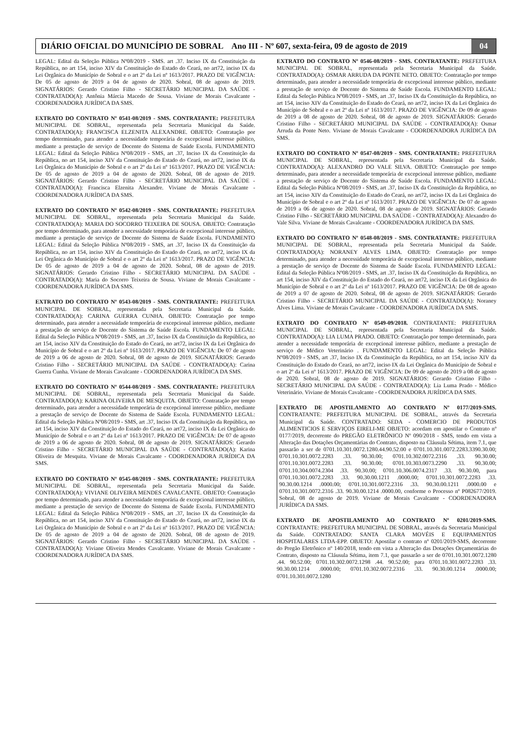DIÁRIO OFICIAL DO MUNICÍPIO DE SOBRAL Ano III - Nº 607, sexta-feira, 09 de agosto de 2019 04
LEGAL: Edital da Seleção Pública Nº08/2019 - SMS. art .37. Inciso IX da Constituição da República, no art 154, inciso XIV da Constituição do Estado do Ceará, no art72, inciso IX da Lei Orgânica do Município de Sobral e o art 2º da Lei nº 1613/2017. PRAZO DE VIGÊNCIA: De 05 de agosto de 2019 a 04 de agosto de 2020. Sobral, 08 de agosto de 2019. SIGNATÁRIOS: Gerardo Cristino Filho - SECRETÁRIO MUNICIPAL DA SAÚDE - CONTRATADO(A): Antônia Márcia Macedo de Sousa. Viviane de Morais Cavalcante - COORDENADORA JURÍDICA DA SMS.
EXTRATO DO CONTRATO Nº 0541-08/2019 - SMS. CONTRATANTE: PREFEITURA MUNICIPAL DE SOBRAL, representada pela Secretaria Municipal da Saúde. CONTRATADO(A): FRANCISCA ELZENITA ALEXANDRE. OBJETO: Contratação por tempo determinado, para atender a necessidade temporária de excepcional interesse público, mediante a prestação de serviço de Docente do Sistema de Saúde Escola. FUNDAMENTO LEGAL: Edital da Seleção Pública Nº08/2019 - SMS, art .37, Inciso IX da Constituição da República, no art 154, inciso XIV da Constituição do Estado do Ceará, no art72, inciso IX da Lei Orgânica do Município de Sobral e o art 2º da Lei nº 1613/2017. PRAZO DE VIGÊNCIA: De 05 de agosto de 2019 a 04 de agosto de 2020. Sobral, 08 de agosto de 2019. SIGNATÁRIOS: Gerardo Cristino Filho - SECRETÁRIO MUNICIPAL DA SAÚDE - CONTRATADO(A): Francisca Elzenita Alexandre. Viviane de Morais Cavalcante - COORDENADORA JURÍDICA DA SMS.
EXTRATO DO CONTRATO Nº 0542-08/2019 - SMS. CONTRATANTE: PREFEITURA MUNICIPAL DE SOBRAL, representada pela Secretaria Municipal da Saúde. CONTRATADO(A): MARIA DO SOCORRO TEIXEIRA DE SOUSA. OBJETO: Contratação por tempo determinado, para atender a necessidade temporária de excepcional interesse público, mediante a prestação de serviço de Docente do Sistema de Saúde Escola. FUNDAMENTO LEGAL: Edital da Seleção Pública Nº08/2019 - SMS, art .37, Inciso IX da Constituição da República, no art 154, inciso XIV da Constituição do Estado do Ceará, no art72, inciso IX da Lei Orgânica do Município de Sobral e o art 2º da Lei nº 1613/2017. PRAZO DE VIGÊNCIA: De 05 de agosto de 2019 a 04 de agosto de 2020. Sobral, 08 de agosto de 2019. SIGNATÁRIOS: Gerardo Cristino Filho - SECRETÁRIO MUNICIPAL DA SAÚDE - CONTRATADO(A): Maria do Socorro Teixeira de Sousa. Viviane de Morais Cavalcante - COORDENADORA JURÍDICA DA SMS.
EXTRATO DO CONTRATO Nº 0543-08/2019 - SMS. CONTRATANTE: PREFEITURA MUNICIPAL DE SOBRAL, representada pela Secretaria Municipal da Saúde. CONTRATADO(A): CARINA GUERRA CUNHA. OBJETO: Contratação por tempo determinado, para atender a necessidade temporária de excepcional interesse público, mediante a prestação de serviço de Docente do Sistema de Saúde Escola. FUNDAMENTO LEGAL: Edital da Seleção Pública Nº08/2019 - SMS, art .37, Inciso IX da Constituição da República, no art 154, inciso XIV da Constituição do Estado do Ceará, no art72, inciso IX da Lei Orgânica do Município de Sobral e o art 2º da Lei nº 1613/2017. PRAZO DE VIGÊNCIA: De 07 de agosto de 2019 a 06 de agosto de 2020. Sobral, 08 de agosto de 2019. SIGNATÁRIOS: Gerardo Cristino Filho - SECRETÁRIO MUNICIPAL DA SAÚDE - CONTRATADO(A): Carina Guerra Cunha. Viviane de Morais Cavalcante - COORDENADORA JURÍDICA DA SMS.
EXTRATO DO CONTRATO Nº 0544-08/2019 - SMS. CONTRATANTE: PREFEITURA MUNICIPAL DE SOBRAL, representada pela Secretaria Municipal da Saúde. CONTRATADO(A): KARINA OLIVEIRA DE MESQUITA. OBJETO: Contratação por tempo determinado, para atender a necessidade temporária de excepcional interesse público, mediante a prestação de serviço de Docente do Sistema de Saúde Escola. FUNDAMENTO LEGAL: Edital da Seleção Pública Nº08/2019 - SMS, art .37, Inciso IX da Constituição da República, no art 154, inciso XIV da Constituição do Estado do Ceará, no art72, inciso IX da Lei Orgânica do Município de Sobral e o art 2º da Lei nº 1613/2017. PRAZO DE VIGÊNCIA: De 07 de agosto de 2019 a 06 de agosto de 2020. Sobral, 08 de agosto de 2019. SIGNATÁRIOS: Gerardo Cristino Filho - SECRETÁRIO MUNICIPAL DA SAÚDE - CONTRATADO(A): Karina Oliveira de Mesquita. Viviane de Morais Cavalcante - COORDENADORA JURÍDICA DA SMS.
EXTRATO DO CONTRATO Nº 0545-08/2019 - SMS. CONTRATANTE: PREFEITURA MUNICIPAL DE SOBRAL, representada pela Secretaria Municipal da Saúde. CONTRATADO(A): VIVIANE OLIVEIRA MENDES CAVALCANTE. OBJETO: Contratação por tempo determinado, para atender a necessidade temporária de excepcional interesse público, mediante a prestação de serviço de Docente do Sistema de Saúde Escola. FUNDAMENTO LEGAL: Edital da Seleção Pública Nº08/2019 - SMS, art .37, Inciso IX da Constituição da República, no art 154, inciso XIV da Constituição do Estado do Ceará, no art72, inciso IX da Lei Orgânica do Município de Sobral e o art 2º da Lei nº 1613/2017. PRAZO DE VIGÊNCIA: De 05 de agosto de 2019 a 04 de agosto de 2020. Sobral, 08 de agosto de 2019. SIGNATÁRIOS: Gerardo Cristino Filho - SECRETÁRIO MUNICIPAL DA SAÚDE - CONTRATADO(A): Viviane Oliveira Mendes Cavalcante. Viviane de Morais Cavalcante - COORDENADORA JURÍDICA DA SMS.
EXTRATO DO CONTRATO Nº 0546-08/2019 - SMS. CONTRATANTE: PREFEITURA MUNICIPAL DE SOBRAL, representada pela Secretaria Municipal da Saúde. CONTRATADO(A): OSMAR ARRUDA DA PONTE NETO. OBJETO: Contratação por tempo determinado, para atender a necessidade temporária de excepcional interesse público, mediante a prestação de serviço de Docente do Sistema de Saúde Escola. FUNDAMENTO LEGAL: Edital da Seleção Pública Nº08/2019 - SMS, art .37, Inciso IX da Constituição da República, no art 154, inciso XIV da Constituição do Estado do Ceará, no art72, inciso IX da Lei Orgânica do Município de Sobral e o art 2º da Lei nº 1613/2017. PRAZO DE VIGÊNCIA: De 09 de agosto de 2019 a 08 de agosto de 2020. Sobral, 08 de agosto de 2019. SIGNATÁRIOS: Gerardo Cristino Filho - SECRETÁRIO MUNICIPAL DA SAÚDE - CONTRATADO(A): Osmar Arruda da Ponte Neto. Viviane de Morais Cavalcante - COORDENADORA JURÍDICA DA SMS.
EXTRATO DO CONTRATO Nº 0547-08/2019 - SMS. CONTRATANTE: PREFEITURA MUNICIPAL DE SOBRAL, representada pela Secretaria Municipal da Saúde. CONTRATADO(A): ALEXANDRO DO VALE SILVA. OBJETO: Contratação por tempo determinado, para atender a necessidade temporária de excepcional interesse público, mediante a prestação de serviço de Docente do Sistema de Saúde Escola. FUNDAMENTO LEGAL: Edital da Seleção Pública Nº08/2019 - SMS, art .37, Inciso IX da Constituição da República, no art 154, inciso XIV da Constituição do Estado do Ceará, no art72, inciso IX da Lei Orgânica do Município de Sobral e o art 2º da Lei nº 1613/2017. PRAZO DE VIGÊNCIA: De 07 de agosto de 2019 a 06 de agosto de 2020. Sobral, 08 de agosto de 2019. SIGNATÁRIOS: Gerardo Cristino Filho - SECRETÁRIO MUNICIPAL DA SAÚDE - CONTRATADO(A): Alexandro do Vale Silva. Viviane de Morais Cavalcante - COORDENADORA JURÍDICA DA SMS.
EXTRATO DO CONTRATO Nº 0548-08/2019 - SMS. CONTRATANTE: PREFEITURA MUNICIPAL DE SOBRAL, representada pela Secretaria Municipal da Saúde. CONTRATADO(A): NORANEY ALVES LIMA. OBJETO: Contratação por tempo determinado, para atender a necessidade temporária de excepcional interesse público, mediante a prestação de serviço de Docente do Sistema de Saúde Escola. FUNDAMENTO LEGAL: Edital da Seleção Pública Nº08/2019 - SMS, art .37, Inciso IX da Constituição da República, no art 154, inciso XIV da Constituição do Estado do Ceará, no art72, inciso IX da Lei Orgânica do Município de Sobral e o art 2º da Lei nº 1613/2017. PRAZO DE VIGÊNCIA: De 08 de agosto de 2019 a 07 de agosto de 2020. Sobral, 08 de agosto de 2019. SIGNATÁRIOS: Gerardo Cristino Filho - SECRETÁRIO MUNICIPAL DA SAÚDE - CONTRATADO(A): Noraney Alves Lima. Viviane de Morais Cavalcante - COORDENADORA JURÍDICA DA SMS.
EXTRATO DO CONTRATO Nº 0549-09/2018. CONTRATANTE: PREFEITURA MUNICIPAL DE SOBRAL, representada pela Secretaria Municipal da Saúde. CONTRATADO(A): LIA LUMA PRADO. OBJETO: Contratação por tempo determinado, para atender a necessidade temporária de excepcional interesse público, mediante a prestação de serviço de Médico Veterinário . FUNDAMENTO LEGAL: Edital da Seleção Pública Nº08/2019 - SMS, art .37, Inciso IX da Constituição da República, no art 154, inciso XIV da Constituição do Estado do Ceará, no art72, inciso IX da Lei Orgânica do Município de Sobral e o art 2º da Lei nº 1613/2017. PRAZO DE VIGÊNCIA: De 09 de agosto de 2019 a 08 de agosto de 2020. Sobral, 08 de agosto de 2019. SIGNATÁRIOS: Gerardo Cristino Filho - SECRETÁRIO MUNICIPAL DA SAÚDE - CONTRATADO(A): Lia Luma Prado - Médico Veterinário. Viviane de Morais Cavalcante - COORDENADORA JURÍDICA DA SMS.
EXTRATO DE APOSTILAMENTO AO CONTRATO Nº 0177/2019-SMS. CONTRATANTE: PREFEITURA MUNICIPAL DE SOBRAL, através da Secretaria Municipal da Saúde. CONTRATADO: SEDA - COMERCIO DE PRODUTOS ALIMENTICIOS E SERVIÇOS EIRELI-ME OBJETO: acordam em apostilar o Contrato nº 0177/2019, decorrente do PREGÃO ELETRÔNICO Nº 090/2018 - SMS, tendo em vista a Alteração das Dotações Orçamentárias do Contrato, disposto na Cláusula Sétima, item 7.1, que passarão a ser de 0701.10.301.0072.1280.44.90.52.00 e 0701.10.301.0072.2283.3390.30.00; 0701.10.301.0072.2283 .33. 90.30.00; 0701.10.302.0072.2316 .33. 90.30.00; 0701.10.301.0072.2283 .33. 90.30.00; 0701.10.303.0073.2290 .33. 90.30.00; 0701.10.304.0074.2304 .33. 90.30.00; 0701.10.306.0074.2317 .33. 90.30.00, para 0701.10.301.0072.2283 .33. 90.30.00.1211 .0000.00; 0701.10.301.0072.2283 .33. 90.30.00.1214 .0000.00; 0701.10.301.0072.2316 .33. 90.30.00.1211 .0000.00 e 0701.10.301.0072.2316 .33. 90.30.00.1214 .0000.00, conforme o Processo nº P082677/2019. Sobral, 08 de agosto de 2019. Viviane de Morais Cavalcante - COORDENADORA JURÍDICA DA SMS.
EXTRATO DE APOSTILAMENTO AO CONTRATO Nº 0201/2019-SMS. CONTRATANTE: PREFEITURA MUNICIPAL DE SOBRAL, através da Secretaria Municipal da Saúde. CONTRATADO: SANTA CLARA MOVÉIS E EQUIPAMENTOS HOSPITALARES LTDA-EPP. OBJETO: Apostilar o contrato nº 0201/2019-SMS, decorrente do Pregão Eletrônico nº 140/2018, tendo em vista a Alteração das Dotações Orçamentárias do Contrato, disposto na Cláusula Sétima, item 7.1, que passarão a ser de 0701.10.301.0072.1280 .44. 90.52.00; 0701.10.302.0072.1298 .44. 90.52.00; para 0701.10.301.0072.2283 .33. 90.30.00.1214 .0000.00; 0701.10.302.0072.2316 .33. 90.30.00.1214 .0000.00; 0701.10.301.0072.1280